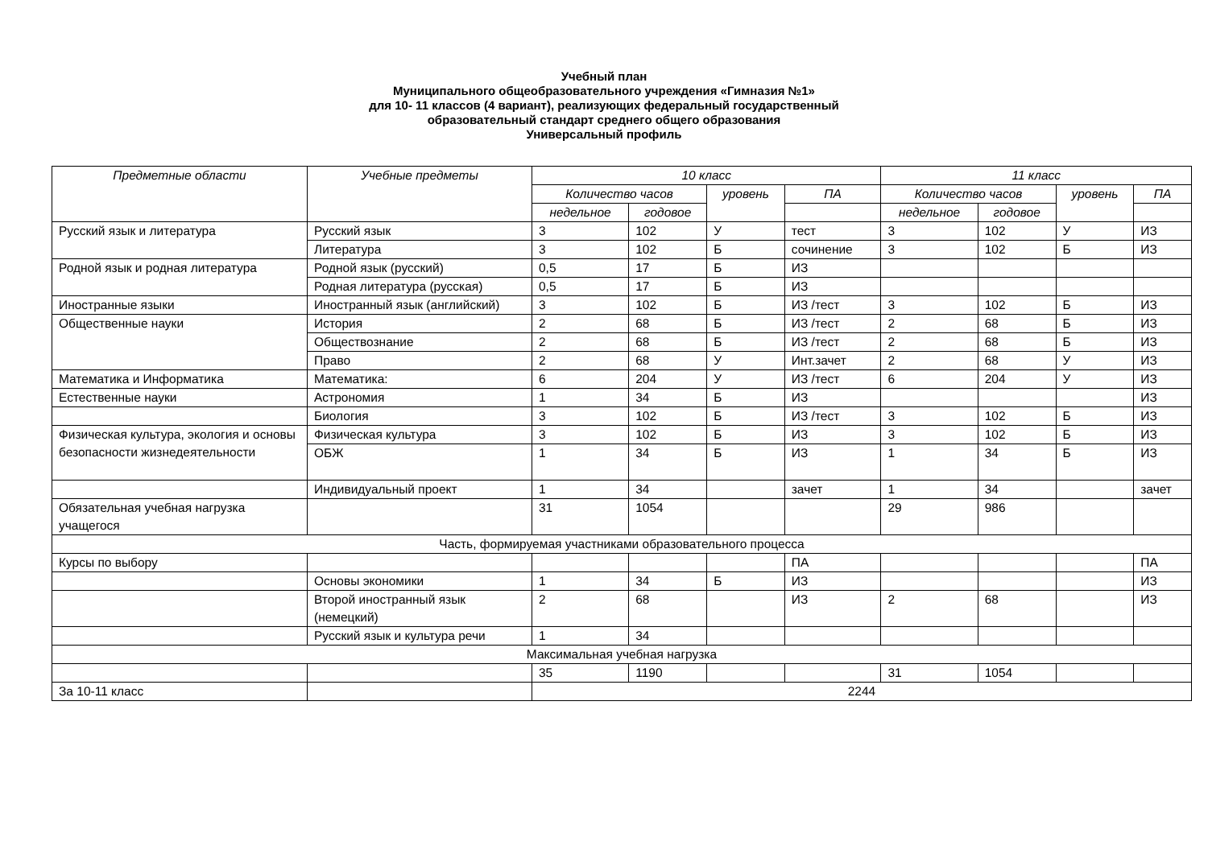Учебный план
Муниципального общеобразовательного учреждения «Гимназия №1»
для 10- 11 классов (4 вариант), реализующих федеральный государственный
образовательный стандарт среднего общего образования
Универсальный профиль
| Предметные области | Учебные предметы | 10 класс | | | | 11 класс | | | |
| --- | --- | --- | --- | --- | --- | --- | --- | --- | --- |
| | | Количество часов | | уровень | ПА | Количество часов | | уровень | ПА |
| | | недельное | годовое | | | недельное | годовое | | |
| Русский язык и литература | Русский язык | 3 | 102 | У | тест | 3 | 102 | У | ИЗ |
| | Литература | 3 | 102 | Б | сочинение | 3 | 102 | Б | ИЗ |
| Родной язык и родная литература | Родной язык (русский) | 0,5 | 17 | Б | ИЗ | | | | |
| | Родная литература (русская) | 0,5 | 17 | Б | ИЗ | | | | |
| Иностранные языки | Иностранный язык (английский) | 3 | 102 | Б | ИЗ /тест | 3 | 102 | Б | ИЗ |
| Общественные науки | История | 2 | 68 | Б | ИЗ /тест | 2 | 68 | Б | ИЗ |
| | Обществознание | 2 | 68 | Б | ИЗ /тест | 2 | 68 | Б | ИЗ |
| | Право | 2 | 68 | У | Инт.зачет | 2 | 68 | У | ИЗ |
| Математика и Информатика | Математика: | 6 | 204 | У | ИЗ /тест | 6 | 204 | У | ИЗ |
| Естественные науки | Астрономия | 1 | 34 | Б | ИЗ | | | | ИЗ |
| | Биология | 3 | 102 | Б | ИЗ /тест | 3 | 102 | Б | ИЗ |
| Физическая культура, экология и основы безопасности жизнедеятельности | Физическая культура | 3 | 102 | Б | ИЗ | 3 | 102 | Б | ИЗ |
| | ОБЖ | 1 | 34 | Б | ИЗ | 1 | 34 | Б | ИЗ |
| | Индивидуальный проект | 1 | 34 | | зачет | 1 | 34 | | зачет |
| Обязательная учебная нагрузка учащегося | | 31 | 1054 | | | 29 | 986 | | |
| Часть, формируемая участниками образовательного процесса | | | | | | | | | |
| Курсы по выбору | | | | | ПА | | | | ПА |
| | Основы экономики | 1 | 34 | Б | ИЗ | | | | ИЗ |
| | Второй иностранный язык (немецкий) | 2 | 68 | | ИЗ | 2 | 68 | | ИЗ |
| | Русский язык и культура речи | 1 | 34 | | | | | | |
| Максимальная учебная нагрузка | | | | | | | | | |
| | | 35 | 1190 | | | 31 | 1054 | | |
| За 10-11 класс | | 2244 | | | | | | | |